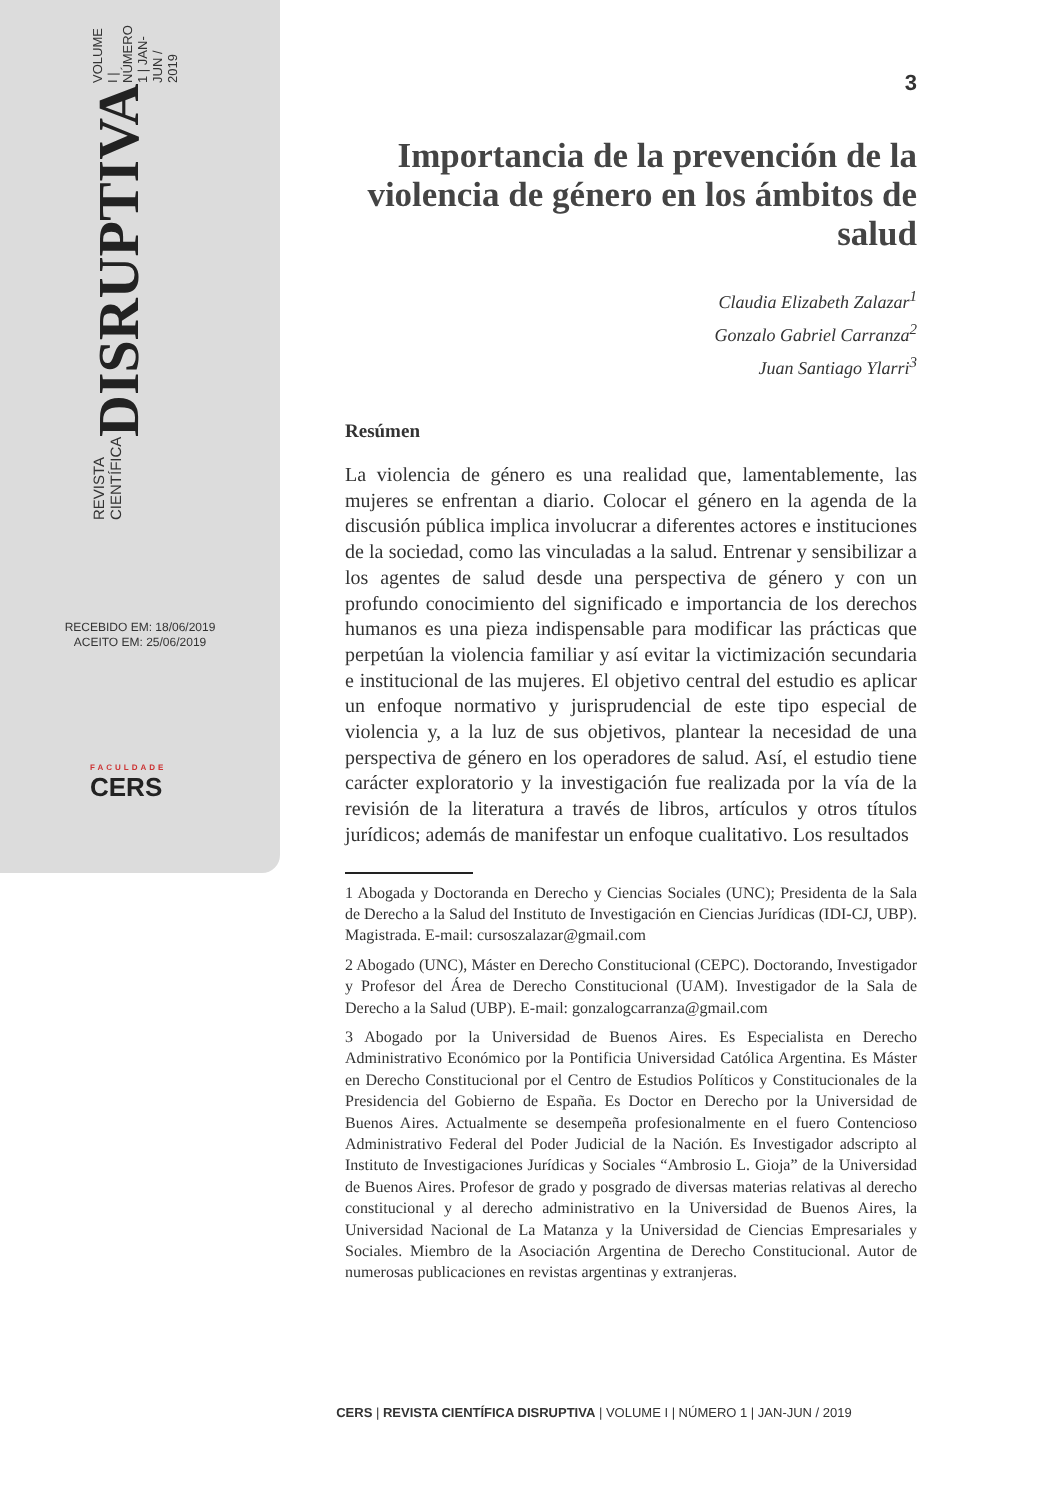REVISTA CIENTÍFICA DISRUPTIVA VOLUME I | NÚMERO 1 | JAN-JUN / 2019
RECEBIDO EM: 18/06/2019
ACEITO EM: 25/06/2019
FACULDADE
CERS
3
Importancia de la prevención de la violencia de género en los ámbitos de salud
Claudia Elizabeth Zalazar<sup>1</sup>
Gonzalo Gabriel Carranza<sup>2</sup>
Juan Santiago Ylarri<sup>3</sup>
Resúmen
La violencia de género es una realidad que, lamentablemente, las mujeres se enfrentan a diario. Colocar el género en la agenda de la discusión pública implica involucrar a diferentes actores e instituciones de la sociedad, como las vinculadas a la salud. Entrenar y sensibilizar a los agentes de salud desde una perspectiva de género y con un profundo conocimiento del significado e importancia de los derechos humanos es una pieza indispensable para modificar las prácticas que perpetúan la violencia familiar y así evitar la victimización secundaria e institucional de las mujeres. El objetivo central del estudio es aplicar un enfoque normativo y jurisprudencial de este tipo especial de violencia y, a la luz de sus objetivos, plantear la necesidad de una perspectiva de género en los operadores de salud. Así, el estudio tiene carácter exploratorio y la investigación fue realizada por la vía de la revisión de la literatura a través de libros, artículos y otros títulos jurídicos; además de manifestar un enfoque cualitativo. Los resultados
1 Abogada y Doctoranda en Derecho y Ciencias Sociales (UNC); Presidenta de la Sala de Derecho a la Salud del Instituto de Investigación en Ciencias Jurídicas (IDI-CJ, UBP). Magistrada. E-mail: cursoszalazar@gmail.com
2 Abogado (UNC), Máster en Derecho Constitucional (CEPC). Doctorando, Investigador y Profesor del Área de Derecho Constitucional (UAM). Investigador de la Sala de Derecho a la Salud (UBP). E-mail: gonzalogcarranza@gmail.com
3 Abogado por la Universidad de Buenos Aires. Es Especialista en Derecho Administrativo Económico por la Pontificia Universidad Católica Argentina. Es Máster en Derecho Constitucional por el Centro de Estudios Políticos y Constitucionales de la Presidencia del Gobierno de España. Es Doctor en Derecho por la Universidad de Buenos Aires. Actualmente se desempeña profesionalmente en el fuero Contencioso Administrativo Federal del Poder Judicial de la Nación. Es Investigador adscripto al Instituto de Investigaciones Jurídicas y Sociales “Ambrosio L. Gioja” de la Universidad de Buenos Aires. Profesor de grado y posgrado de diversas materias relativas al derecho constitucional y al derecho administrativo en la Universidad de Buenos Aires, la Universidad Nacional de La Matanza y la Universidad de Ciencias Empresariales y Sociales. Miembro de la Asociación Argentina de Derecho Constitucional. Autor de numerosas publicaciones en revistas argentinas y extranjeras.
CERS | REVISTA CIENTÍFICA DISRUPTIVA | VOLUME I | NÚMERO 1 | JAN-JUN / 2019